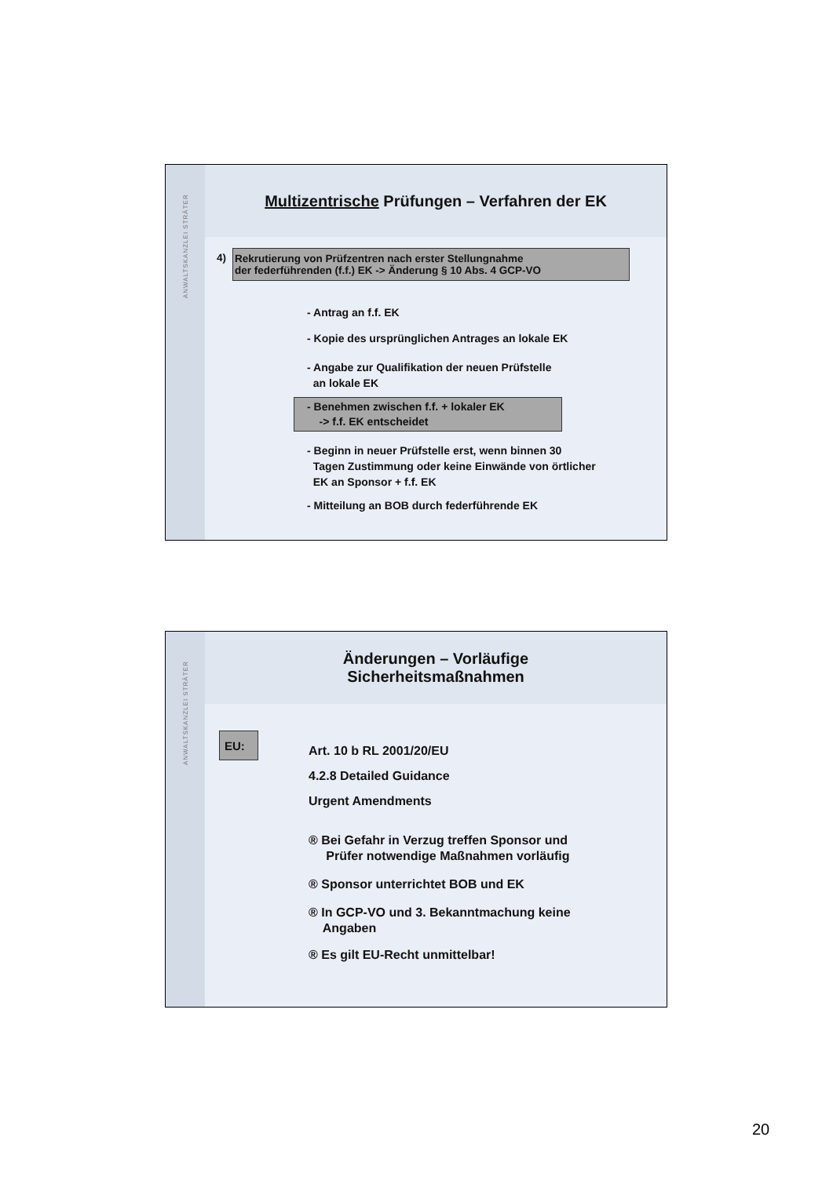ANWALTSKANZLEI STRÄTER
Multizentrische Prüfungen – Verfahren der EK
4) Rekrutierung von Prüfzentren nach erster Stellungnahme
der federführenden (f.f.) EK -> Änderung § 10 Abs. 4 GCP-VO
- Antrag an f.f. EK
- Kopie des ursprünglichen Antrages an lokale EK
- Angabe zur Qualifikation der neuen Prüfstelle
an lokale EK
- Benehmen zwischen f.f. + lokaler EK
-> f.f. EK entscheidet
- Beginn in neuer Prüfstelle erst, wenn binnen 30
Tagen Zustimmung oder keine Einwände von örtlicher
EK an Sponsor + f.f. EK
- Mitteilung an BOB durch federführende EK
ANWALTSKANZLEI STRÄTER
Änderungen – Vorläufige
Sicherheitsmaßnahmen
EU:
Art. 10 b RL 2001/20/EU
4.2.8 Detailed Guidance
Urgent Amendments
® Bei Gefahr in Verzug treffen Sponsor und
Prüfer notwendige Maßnahmen vorläufig
® Sponsor unterrichtet BOB und EK
® In GCP-VO und 3. Bekanntmachung keine
Angaben
® Es gilt EU-Recht unmittelbar!
20